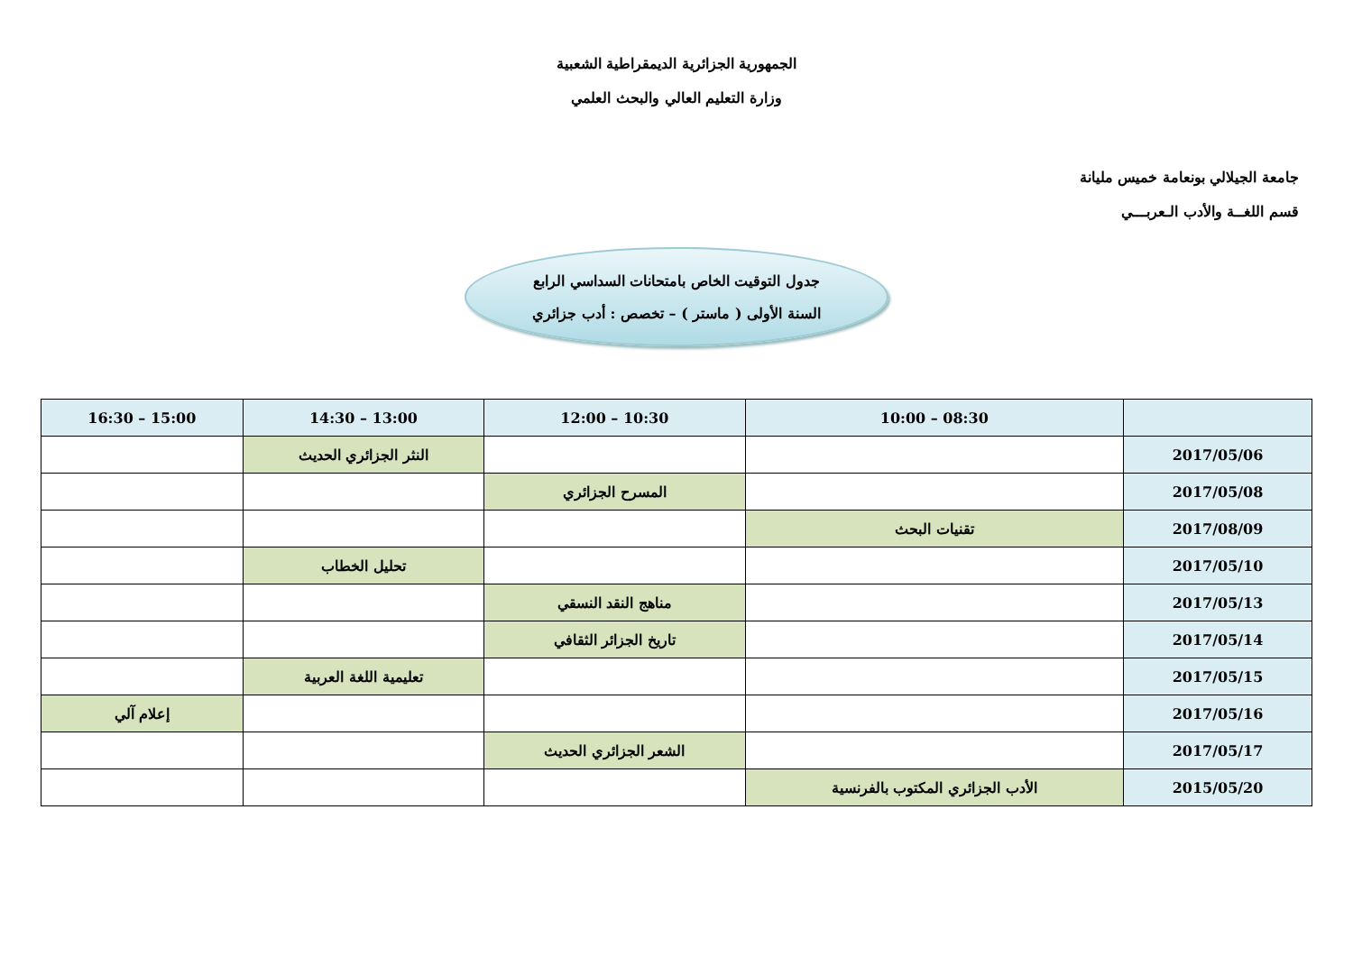الجمهورية الجزائرية الديمقراطية الشعبية
وزارة التعليم العالي والبحث العلمي
جامعة الجيلالي بونعامة خميس مليانة
قسم اللغــة والأدب الـعربـــي
جدول التوقيت الخاص بامتحانات السداسي الرابع
السنة الأولى ( ماستر ) – تخصص : أدب جزائري
| | 08:30 – 10:00 | 10:30 – 12:00 | 13:00 – 14:30 | 15:00 – 16:30 |
| --- | --- | --- | --- | --- |
| 2017/05/06 | | | النثر الجزائري الحديث | |
| 2017/05/08 | | المسرح الجزائري | | |
| 2017/08/09 | تقنيات البحث | | | |
| 2017/05/10 | | | تحليل الخطاب | |
| 2017/05/13 | | مناهج النقد النسقي | | |
| 2017/05/14 | | تاريخ الجزائر الثقافي | | |
| 2017/05/15 | | | تعليمية اللغة العربية | |
| 2017/05/16 | | | | إعلام آلي |
| 2017/05/17 | | الشعر الجزائري الحديث | | |
| 2015/05/20 | الأدب الجزائري المكتوب بالفرنسية | | | |